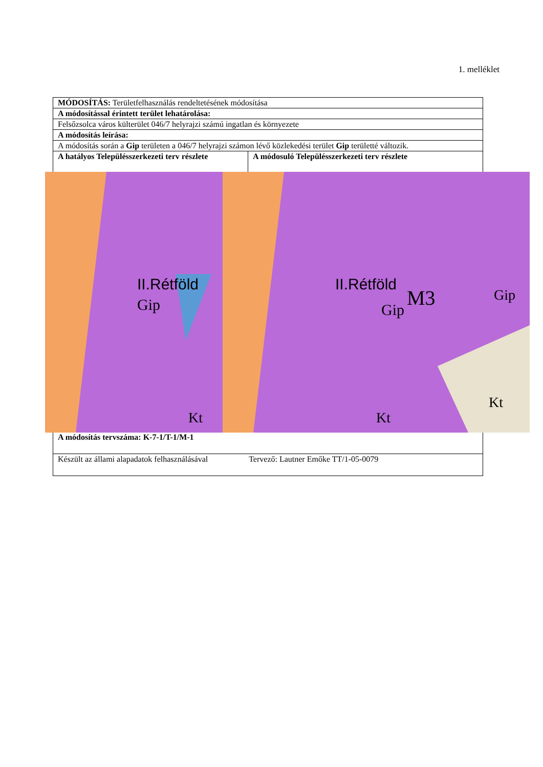1. melléklet
| MÓDOSÍTÁS: Területfelhasználás rendeltetésének módosítása | |
| A módosítással érintett terület lehatárolása: | |
| Felsőzsolca város külterület 046/7 helyrajzi számú ingatlan és környezete | |
| A módosítás leírása: | |
| A módosítás során a Gip területen a 046/7 helyrajzi számon lévő közlekedési terület Gip területté változik. | |
| A hatályos Településszerkezeti terv részlete II.Rétföld Gip Kt | A módosuló Településszerkezeti terv részlete II.Rétföld M3 Gip Kt Kt Gip |
| A módosítás tervszáma: K-7-1/T-1/M-1 | |
| Készült az állami alapadatok felhasználásával Tervező: Lautner Emőke TT/1-05-0079 | |